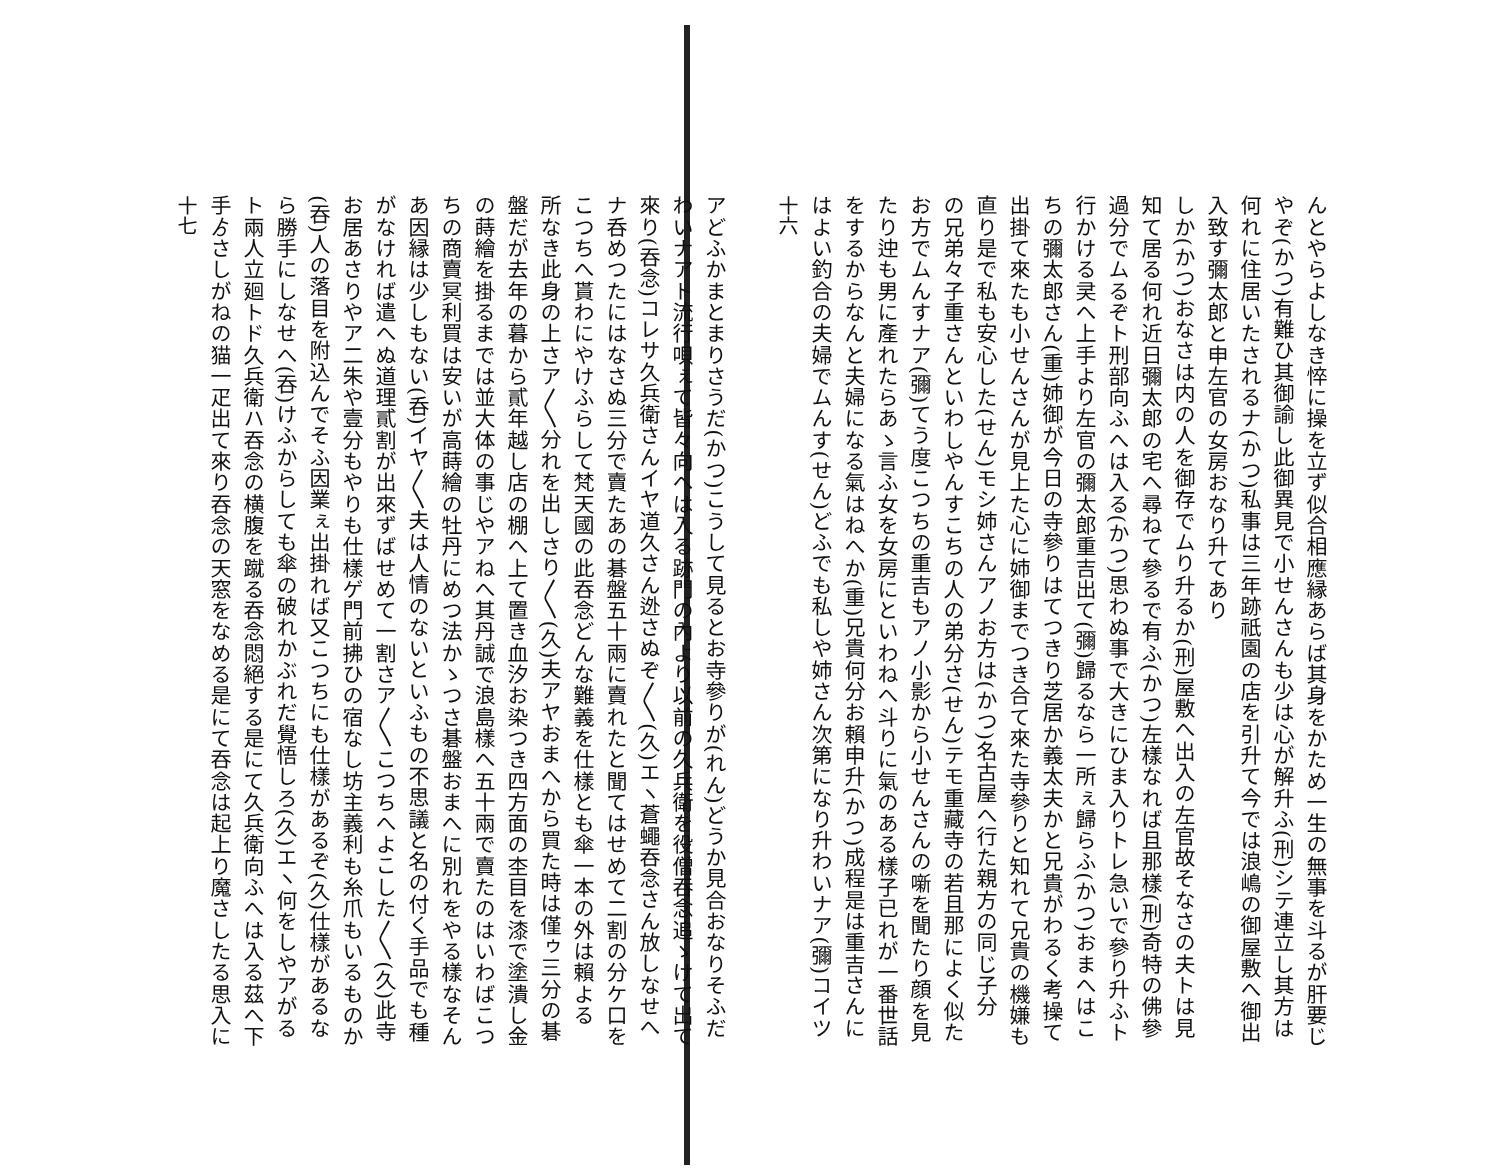んとやらよしなき悴に操を立ず似合相應縁あらば其身をかため一生の無事を斗るが肝要じ
やぞ(かつ)有難ひ其御諭し此御異見で小せんさんも少は心が解升ふ(刑)シテ連立し其方は
何れに住居いたされるナ(かつ)私事は三年跡祇園の店を引升て今では浪嶋の御屋敷へ御出
入致す彌太郎と申左官の女房おなり升てあり
しか(かつ)おなさは内の人を御存でムり升るか(刑)屋敷へ出入の左官故そなさの夫トは見
知て居る何れ近日彌太郎の宅へ尋ねて參るで有ふ(かつ)左樣なれば且那樣(刑)奇特の佛參
過分でムるぞト刑部向ふへは入る(かつ)思わぬ事で大きにひま入りトレ急いで參り升ふト
行かける㚑へ上手より左官の彌太郎重吉出て(彌)歸るなら一所ぇ歸らふ(かつ)おまへはこ
ちの彌太郎さん(重)姉御が今日の寺參りはてつきり芝居か義太夫かと兄貴がわるく考操て
出掛て來たも小せんさんが見上た心に姉御までつき合て來た寺參りと知れて兄貴の機嫌も
直り是で私も安心した(せん)モシ姉さんアノお方は(かつ)名古屋へ行た親方の同じ子分
の兄弟々子重さんといわしやんすこちの人の弟分さ(せん)テモ重藏寺の若且那によく似た
お方でムんすナア(彌)てう度こつちの重吉もアノ小影から小せんさんの噺を聞たり顔を見
たり迚も男に產れたらあゝ言ふ女を女房にといわねへ斗りに氣のある樣子已れが一番世話
をするからなんと夫婦になる氣はねへか(重)兄貴何分お賴申升(かつ)成程是は重吉さんに
はよい釣合の夫婦でムんす(せん)どふでも私しや姉さん次第になり升わいナア(彌)コイツ
十六
アどふかまとまりさうだ(かつ)こうして見るとお寺參りが(れん)どうか見合おなりそふだ
わいナアト流行唄ぇて皆々向へは入る跡門の內より以前の久兵衛を役僧吞念追ゝけて出て
來り(吞念)コレサ久兵衛さんイヤ道久さん迯さぬぞ〳〵(久)エヽ蒼蠅吞念さん放しなせへ
ナ呑めつたにはなさぬ三分で賣たあの碁盤五十兩に賣れたと聞てはせめて二割の分ケ口を
こつちへ貰わにやけふらして梵天國の此吞念どんな難義を仕樣とも傘一本の外は賴よる
所なき此身の上さア〳〵分れを出しさり〳〵(久)夫アヤおまへから買た時は僅ゥ三分の碁
盤だが去年の暮から貳年越し店の棚へ上て置き血汐お染つき四方面の杢目を漆で塗潰し金
の蒔繪を掛るまでは並大体の事じやアねへ其丹誠で浪島樣へ五十兩で賣たのはいわばこつ
ちの商賣冥利買は安いが高蒔繪の牡丹にめつ法かゝつさ碁盤おまへに別れをやる樣なそん
あ因縁は少しもない(呑)イヤ〳〵夫は人情のないといふもの不思議と名の付く手品でも種
がなければ遣へぬ道理貳割が出來ずばせめて一割さア〳〵こつちへよこした〳〵(久)此寺
お居あさりやア二朱や壹分もやりも仕樣ゲ門前拂ひの宿なし坊主義利も糸爪もいるものか
(吞)人の落目を附込んでそふ因業ぇ出掛れば又こつちにも仕樣があるぞ(久)仕樣があるな
ら勝手にしなせへ(吞)けふからしても傘の破れかぶれだ覺悟しろ(久)エヽ何をしやアがる
ト兩人立廻トド久兵衛ハ吞念の横腹を蹴る吞念悶絕する是にて久兵衛向ふへは入る茲へ下
手ゟさしがねの猫一疋出て來り吞念の天窓をなめる是にて吞念は起上り魔さしたる思入に
十七